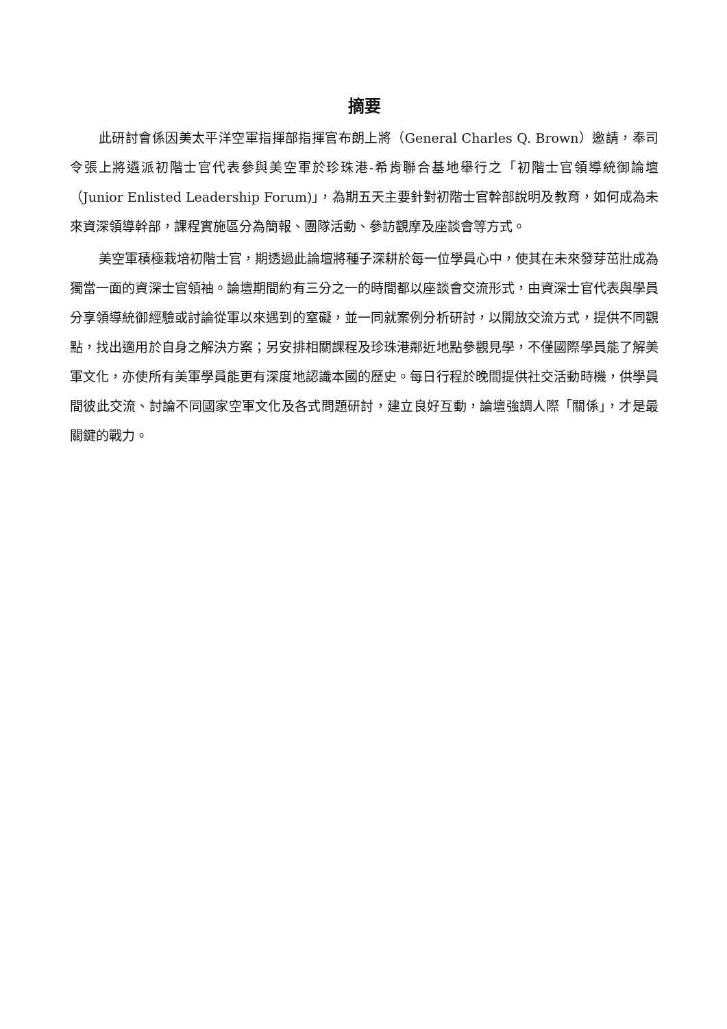摘要
此研討會係因美太平洋空軍指揮部指揮官布朗上將（General Charles Q. Brown）邀請，奉司令張上將遴派初階士官代表參與美空軍於珍珠港-希肯聯合基地舉行之「初階士官領導統御論壇（Junior Enlisted Leadership Forum)」，為期五天主要針對初階士官幹部說明及教育，如何成為未來資深領導幹部，課程實施區分為簡報、團隊活動、參訪觀摩及座談會等方式。
美空軍積極栽培初階士官，期透過此論壇將種子深耕於每一位學員心中，使其在未來發芽茁壯成為獨當一面的資深士官領袖。論壇期間約有三分之一的時間都以座談會交流形式，由資深士官代表與學員分享領導統御經驗或討論從軍以來遇到的窒礙，並一同就案例分析研討，以開放交流方式，提供不同觀點，找出適用於自身之解決方案；另安排相關課程及珍珠港鄰近地點參觀見學，不僅國際學員能了解美軍文化，亦使所有美軍學員能更有深度地認識本國的歷史。每日行程於晚間提供社交活動時機，供學員間彼此交流、討論不同國家空軍文化及各式問題研討，建立良好互動，論壇強調人際「關係」，才是最關鍵的戰力。